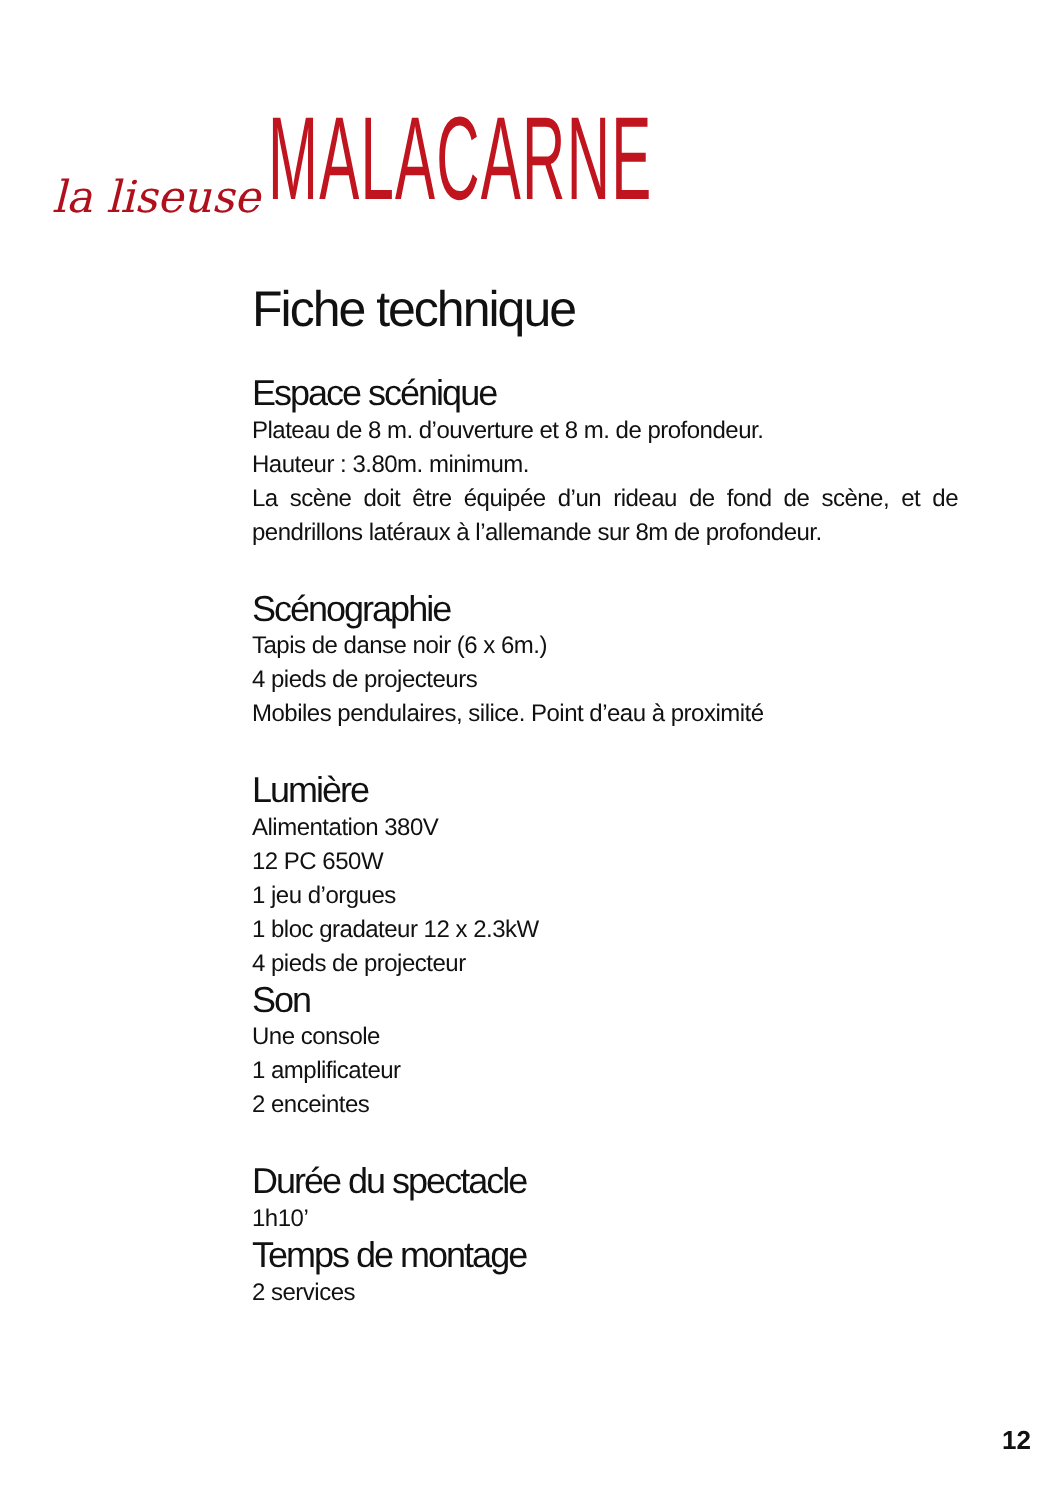la liseuse MALACARNE
Fiche technique
Espace scénique
Plateau de 8 m. d’ouverture et 8 m. de profondeur.
Hauteur : 3.80m. minimum.
La scène doit être équipée d’un rideau de fond de scène, et de pendrillons latéraux à l’allemande sur 8m de profondeur.
Scénographie
Tapis de danse noir (6 x 6m.)
4 pieds de projecteurs
Mobiles pendulaires, silice. Point d’eau à proximité
Lumière
Alimentation 380V
12 PC 650W
1 jeu d’orgues
1 bloc gradateur 12 x 2.3kW
4 pieds de projecteur
Son
Une console
1 amplificateur
2 enceintes
Durée du spectacle
1h10’
Temps de montage
2 services
12